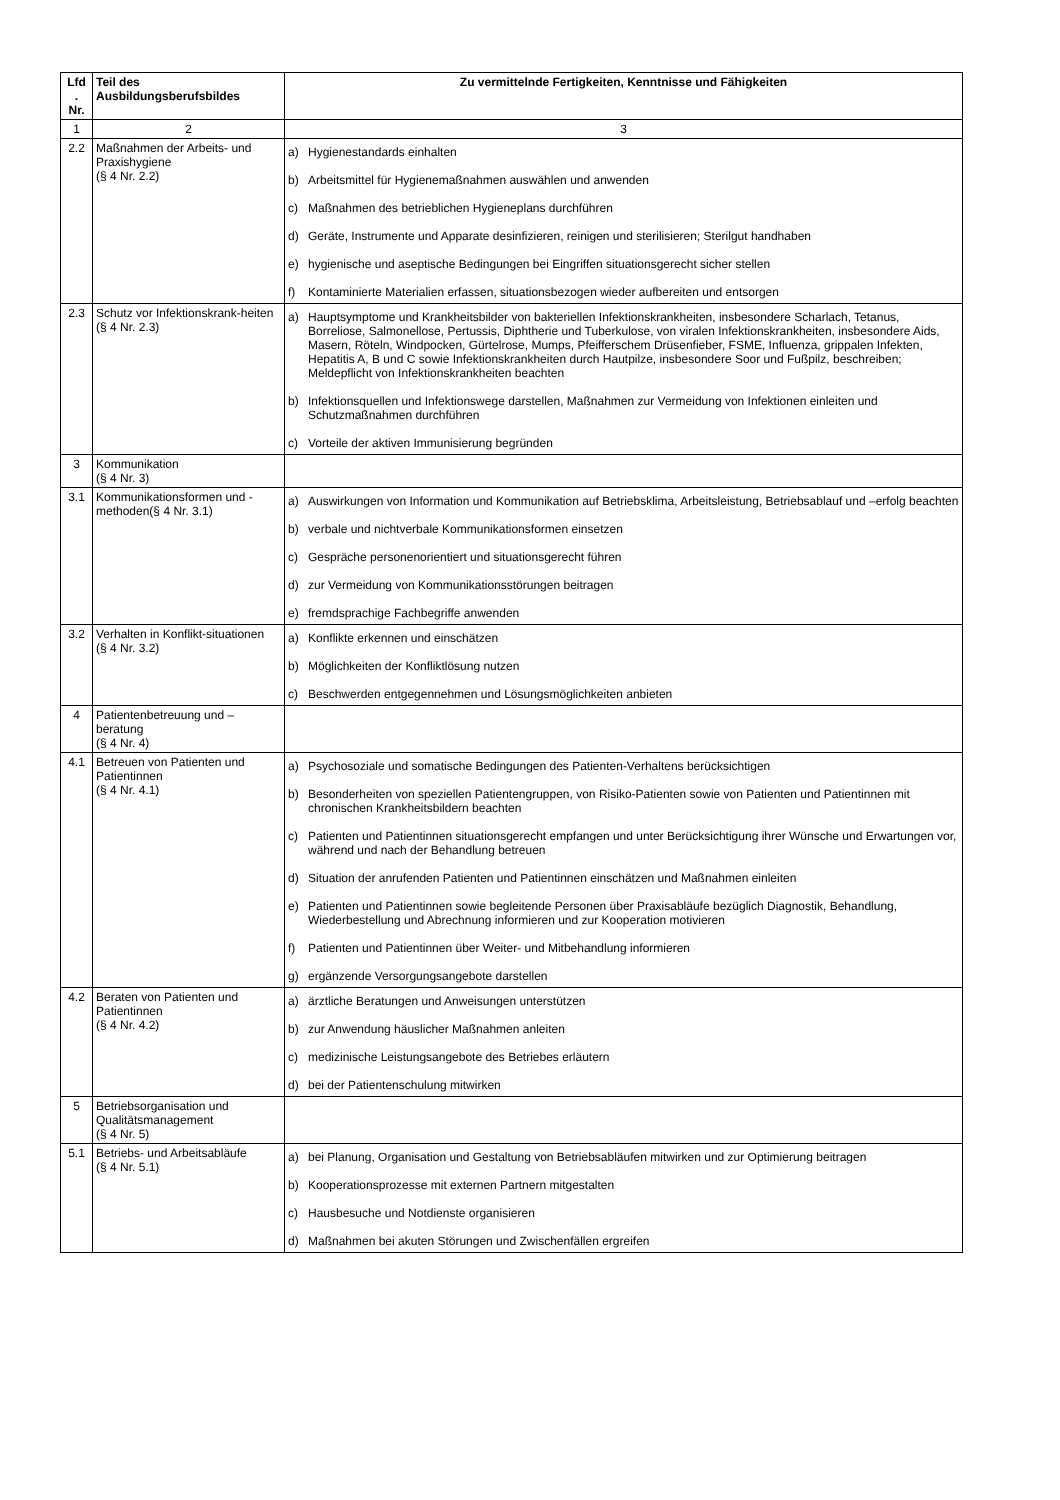| Lfd . Nr. | Teil des Ausbildungsberufsbildes | Zu vermittelnde Fertigkeiten, Kenntnisse und Fähigkeiten |
| --- | --- | --- |
| 1 | 2 | 3 |
| 2.2 | Maßnahmen der Arbeits- und Praxishygiene (§ 4 Nr. 2.2) | a) Hygienestandards einhalten b) Arbeitsmittel für Hygienemaßnahmen auswählen und anwenden c) Maßnahmen des betrieblichen Hygieneplans durchführen d) Geräte, Instrumente und Apparate desinfizieren, reinigen und sterilisieren; Sterilgut handhaben e) hygienische und aseptische Bedingungen bei Eingriffen situationsgerecht sicher stellen f) Kontaminierte Materialien erfassen, situationsbezogen wieder aufbereiten und entsorgen |
| 2.3 | Schutz vor Infektionskrank-heiten (§ 4 Nr. 2.3) | a) Hauptsymptome und Krankheitsbilder von bakteriellen Infektionskrankheiten, insbesondere Scharlach, Tetanus, Borreliose, Salmonellose, Pertussis, Diphtherie und Tuberkulose, von viralen Infektionskrankheiten, insbesondere Aids, Masern, Röteln, Windpocken, Gürtelrose, Mumps, Pfeifferschem Drüsenfieber, FSME, Influenza, grippalen Infekten, Hepatitis A, B und C sowie Infektionskrankheiten durch Hautpilze, insbesondere Soor und Fußpilz, beschreiben; Meldepflicht von Infektionskrankheiten beachten b) Infektionsquellen und Infektionswege darstellen, Maßnahmen zur Vermeidung von Infektionen einleiten und Schutzmaßnahmen durchführen c) Vorteile der aktiven Immunisierung begründen |
| 3 | Kommunikation (§ 4 Nr. 3) | |
| 3.1 | Kommunikationsformen und -methoden(§ 4 Nr. 3.1) | a) Auswirkungen von Information und Kommunikation auf Betriebsklima, Arbeitsleistung, Betriebsablauf und –erfolg beachten b) verbale und nichtverbale Kommunikationsformen einsetzen c) Gespräche personenorientiert und situationsgerecht führen d) zur Vermeidung von Kommunikationsstörungen beitragen e) fremdsprachige Fachbegriffe anwenden |
| 3.2 | Verhalten in Konflikt-situationen (§ 4 Nr. 3.2) | a) Konflikte erkennen und einschätzen b) Möglichkeiten der Konfliktlösung nutzen c) Beschwerden entgegennehmen und Lösungsmöglichkeiten anbieten |
| 4 | Patientenbetreuung und –beratung (§ 4 Nr. 4) | |
| 4.1 | Betreuen von Patienten und Patientinnen (§ 4 Nr. 4.1) | a) Psychosoziale und somatische Bedingungen des Patienten-Verhaltens berücksichtigen b) Besonderheiten von speziellen Patientengruppen, von Risiko-Patienten sowie von Patienten und Patientinnen mit chronischen Krankheitsbildern beachten c) Patienten und Patientinnen situationsgerecht empfangen und unter Berücksichtigung ihrer Wünsche und Erwartungen vor, während und nach der Behandlung betreuen d) Situation der anrufenden Patienten und Patientinnen einschätzen und Maßnahmen einleiten e) Patienten und Patientinnen sowie begleitende Personen über Praxisabläufe bezüglich Diagnostik, Behandlung, Wiederbestellung und Abrechnung informieren und zur Kooperation motivieren f) Patienten und Patientinnen über Weiter- und Mitbehandlung informieren g) ergänzende Versorgungsangebote darstellen |
| 4.2 | Beraten von Patienten und Patientinnen (§ 4 Nr. 4.2) | a) ärztliche Beratungen und Anweisungen unterstützen b) zur Anwendung häuslicher Maßnahmen anleiten c) medizinische Leistungsangebote des Betriebes erläutern d) bei der Patientenschulung mitwirken |
| 5 | Betriebsorganisation und Qualitätsmanagement (§ 4 Nr. 5) | |
| 5.1 | Betriebs- und Arbeitsabläufe (§ 4 Nr. 5.1) | a) bei Planung, Organisation und Gestaltung von Betriebsabläufen mitwirken und zur Optimierung beitragen b) Kooperationsprozesse mit externen Partnern mitgestalten c) Hausbesuche und Notdienste organisieren d) Maßnahmen bei akuten Störungen und Zwischenfällen ergreifen |